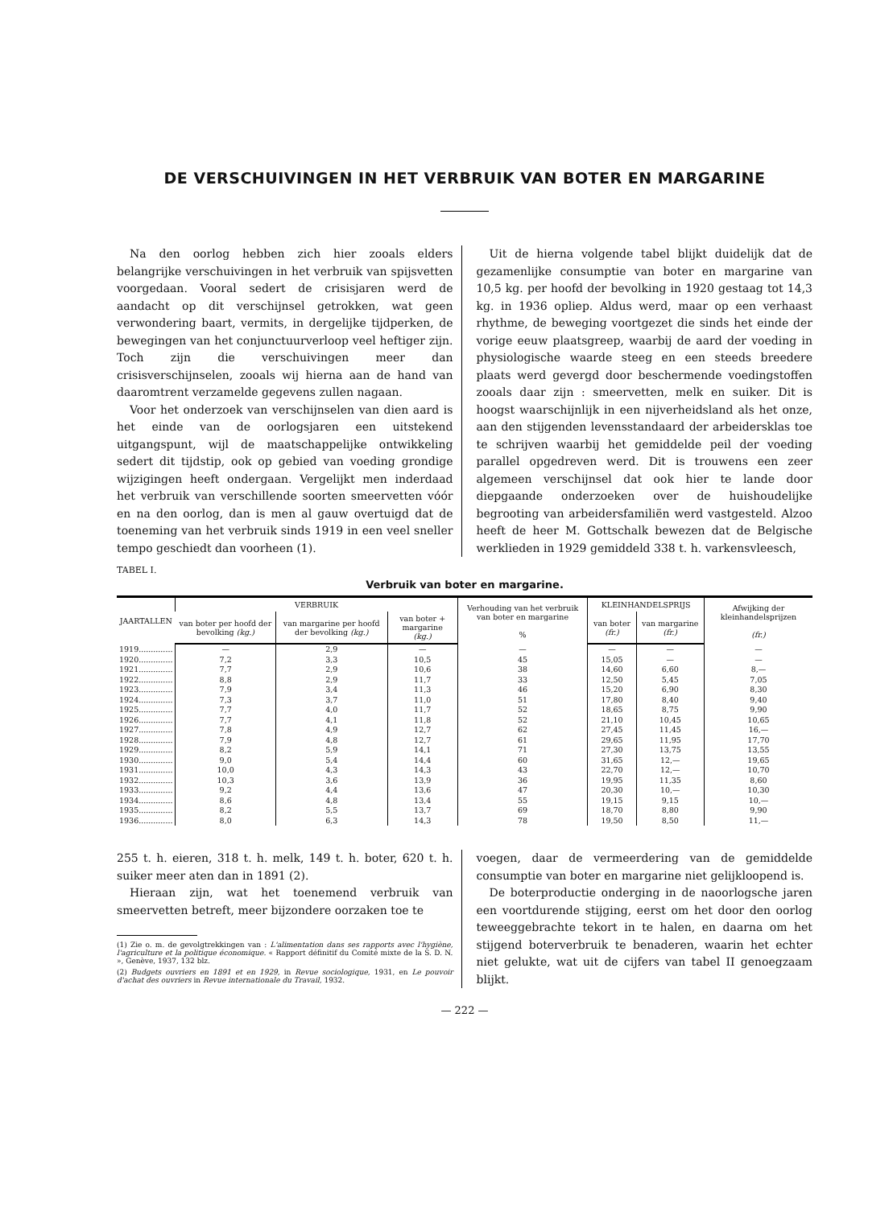DE VERSCHUIVINGEN IN HET VERBRUIK VAN BOTER EN MARGARINE
Na den oorlog hebben zich hier zooals elders belangrijke verschuivingen in het verbruik van spijsvetten voorgedaan. Vooral sedert de crisisjaren werd de aandacht op dit verschijnsel getrokken, wat geen verwondering baart, vermits, in dergelijke tijdperken, de bewegingen van het conjunctuurverloop veel heftiger zijn. Toch zijn die verschuivingen meer dan crisisverschijnselen, zooals wij hierna aan de hand van daaromtrent verzamelde gegevens zullen nagaan.
Voor het onderzoek van verschijnselen van dien aard is het einde van de oorlogsjaren een uitstekend uitgangspunt, wijl de maatschappelijke ontwikkeling sedert dit tijdstip, ook op gebied van voeding grondige wijzigingen heeft ondergaan. Vergelijkt men inderdaad het verbruik van verschillende soorten smeervetten vóór en na den oorlog, dan is men al gauw overtuigd dat de toeneming van het verbruik sinds 1919 in een veel sneller tempo geschiedt dan voorheen (1).
Uit de hierna volgende tabel blijkt duidelijk dat de gezamenlijke consumptie van boter en margarine van 10,5 kg. per hoofd der bevolking in 1920 gestaag tot 14,3 kg. in 1936 opliep. Aldus werd, maar op een verhaast rhythme, de beweging voortgezet die sinds het einde der vorige eeuw plaatsgreep, waarbij de aard der voeding in physiologische waarde steeg en een steeds breedere plaats werd gevergd door beschermende voedingstoffen zooals daar zijn : smeervetten, melk en suiker. Dit is hoogst waarschijnlijk in een nijverheidsland als het onze, aan den stijgenden levensstandaard der arbeidersklas toe te schrijven waarbij het gemiddelde peil der voeding parallel opgedreven werd. Dit is trouwens een zeer algemeen verschijnsel dat ook hier te lande door diepgaande onderzoeken over de huishoudelijke begrooting van arbeidersfamiliën werd vastgesteld. Alzoo heeft de heer M. Gottschalk bewezen dat de Belgische werklieden in 1929 gemiddeld 338 t. h. varkensvleesch,
TABEL I.
Verbruik van boter en margarine.
| JAARTALLEN | VERBRUIK | | | Verhouding van het verbruik van boter en margarine % | KLEINHANDELSPRIJS | | Afwijking der kleinhandelsprijzen (fr.) |
| --- | --- | --- | --- | --- | --- | --- | --- |
| | van boter per hoofd der bevolking (kg.) | van margarine per hoofd der bevolking (kg.) | van boter + margarine (kg.) | | van boter (fr.) | van margarine (fr.) | |
| 1919.............. | — | 2,9 | — | — | — | — | — |
| 1920.............. | 7,2 | 3,3 | 10,5 | 45 | 15,05 | — | — |
| 1921.............. | 7,7 | 2,9 | 10,6 | 38 | 14,60 | 6,60 | 8,— |
| 1922.............. | 8,8 | 2,9 | 11,7 | 33 | 12,50 | 5,45 | 7,05 |
| 1923.............. | 7,9 | 3,4 | 11,3 | 46 | 15,20 | 6,90 | 8,30 |
| 1924.............. | 7,3 | 3,7 | 11,0 | 51 | 17,80 | 8,40 | 9,40 |
| 1925.............. | 7,7 | 4,0 | 11,7 | 52 | 18,65 | 8,75 | 9,90 |
| 1926.............. | 7,7 | 4,1 | 11,8 | 52 | 21,10 | 10,45 | 10,65 |
| 1927.............. | 7,8 | 4,9 | 12,7 | 62 | 27,45 | 11,45 | 16,— |
| 1928.............. | 7,9 | 4,8 | 12,7 | 61 | 29,65 | 11,95 | 17,70 |
| 1929.............. | 8,2 | 5,9 | 14,1 | 71 | 27,30 | 13,75 | 13,55 |
| 1930.............. | 9,0 | 5,4 | 14,4 | 60 | 31,65 | 12,— | 19,65 |
| 1931.............. | 10,0 | 4,3 | 14,3 | 43 | 22,70 | 12,— | 10,70 |
| 1932.............. | 10,3 | 3,6 | 13,9 | 36 | 19,95 | 11,35 | 8,60 |
| 1933.............. | 9,2 | 4,4 | 13,6 | 47 | 20,30 | 10,— | 10,30 |
| 1934.............. | 8,6 | 4,8 | 13,4 | 55 | 19,15 | 9,15 | 10,— |
| 1935.............. | 8,2 | 5,5 | 13,7 | 69 | 18,70 | 8,80 | 9,90 |
| 1936.............. | 8,0 | 6,3 | 14,3 | 78 | 19,50 | 8,50 | 11,— |
255 t. h. eieren, 318 t. h. melk, 149 t. h. boter, 620 t. h. suiker meer aten dan in 1891 (2).
Hieraan zijn, wat het toenemend verbruik van smeervetten betreft, meer bijzondere oorzaken toe te
(1) Zie o. m. de gevolgtrekkingen van : L'alimentation dans ses rapports avec l'hygiène, l'agriculture et la politique économique. « Rapport définitif du Comité mixte de la S. D. N. », Genève, 1937, 132 blz.
(2) Budgets ouvriers en 1891 et en 1929, in Revue sociologique, 1931, en Le pouvoir d'achat des ouvriers in Revue internationale du Travail, 1932.
voegen, daar de vermeerdering van de gemiddelde consumptie van boter en margarine niet gelijkloopend is.
De boterproductie onderging in de naoorlogsche jaren een voortdurende stijging, eerst om het door den oorlog teweeggebrachte tekort in te halen, en daarna om het stijgend boterverbruik te benaderen, waarin het echter niet gelukte, wat uit de cijfers van tabel II genoegzaam blijkt.
— 222 —